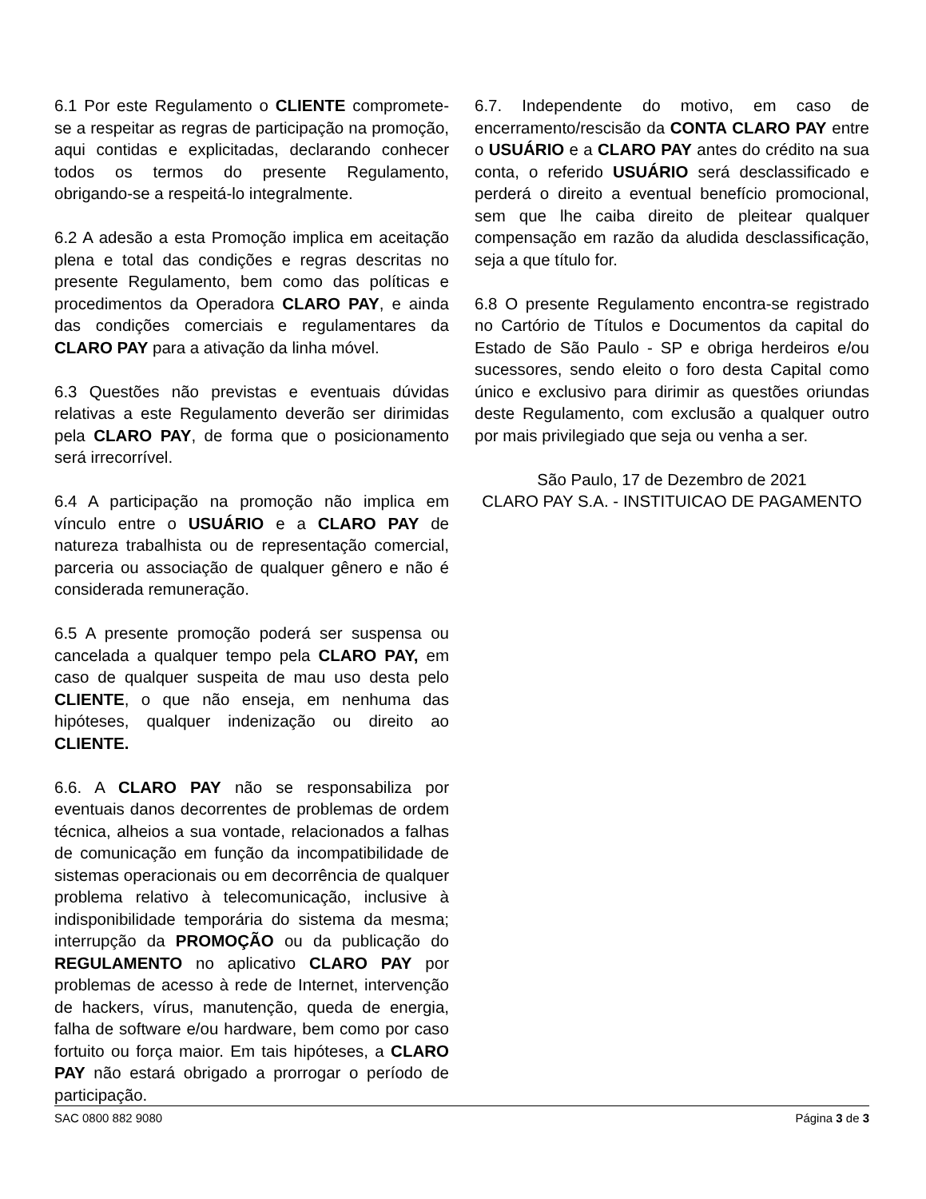6.1 Por este Regulamento o CLIENTE compromete-se a respeitar as regras de participação na promoção, aqui contidas e explicitadas, declarando conhecer todos os termos do presente Regulamento, obrigando-se a respeitá-lo integralmente.
6.2 A adesão a esta Promoção implica em aceitação plena e total das condições e regras descritas no presente Regulamento, bem como das políticas e procedimentos da Operadora CLARO PAY, e ainda das condições comerciais e regulamentares da CLARO PAY para a ativação da linha móvel.
6.3 Questões não previstas e eventuais dúvidas relativas a este Regulamento deverão ser dirimidas pela CLARO PAY, de forma que o posicionamento será irrecorrível.
6.4 A participação na promoção não implica em vínculo entre o USUÁRIO e a CLARO PAY de natureza trabalhista ou de representação comercial, parceria ou associação de qualquer gênero e não é considerada remuneração.
6.5 A presente promoção poderá ser suspensa ou cancelada a qualquer tempo pela CLARO PAY, em caso de qualquer suspeita de mau uso desta pelo CLIENTE, o que não enseja, em nenhuma das hipóteses, qualquer indenização ou direito ao CLIENTE.
6.6. A CLARO PAY não se responsabiliza por eventuais danos decorrentes de problemas de ordem técnica, alheios a sua vontade, relacionados a falhas de comunicação em função da incompatibilidade de sistemas operacionais ou em decorrência de qualquer problema relativo à telecomunicação, inclusive à indisponibilidade temporária do sistema da mesma; interrupção da PROMOÇÃO ou da publicação do REGULAMENTO no aplicativo CLARO PAY por problemas de acesso à rede de Internet, intervenção de hackers, vírus, manutenção, queda de energia, falha de software e/ou hardware, bem como por caso fortuito ou força maior. Em tais hipóteses, a CLARO PAY não estará obrigado a prorrogar o período de participação.
6.7. Independente do motivo, em caso de encerramento/rescisão da CONTA CLARO PAY entre o USUÁRIO e a CLARO PAY antes do crédito na sua conta, o referido USUÁRIO será desclassificado e perderá o direito a eventual benefício promocional, sem que lhe caiba direito de pleitear qualquer compensação em razão da aludida desclassificação, seja a que título for.
6.8 O presente Regulamento encontra-se registrado no Cartório de Títulos e Documentos da capital do Estado de São Paulo - SP e obriga herdeiros e/ou sucessores, sendo eleito o foro desta Capital como único e exclusivo para dirimir as questões oriundas deste Regulamento, com exclusão a qualquer outro por mais privilegiado que seja ou venha a ser.
São Paulo, 17 de Dezembro de 2021
CLARO PAY S.A. - INSTITUICAO DE PAGAMENTO
SAC 0800 882 9080 Página 3 de 3